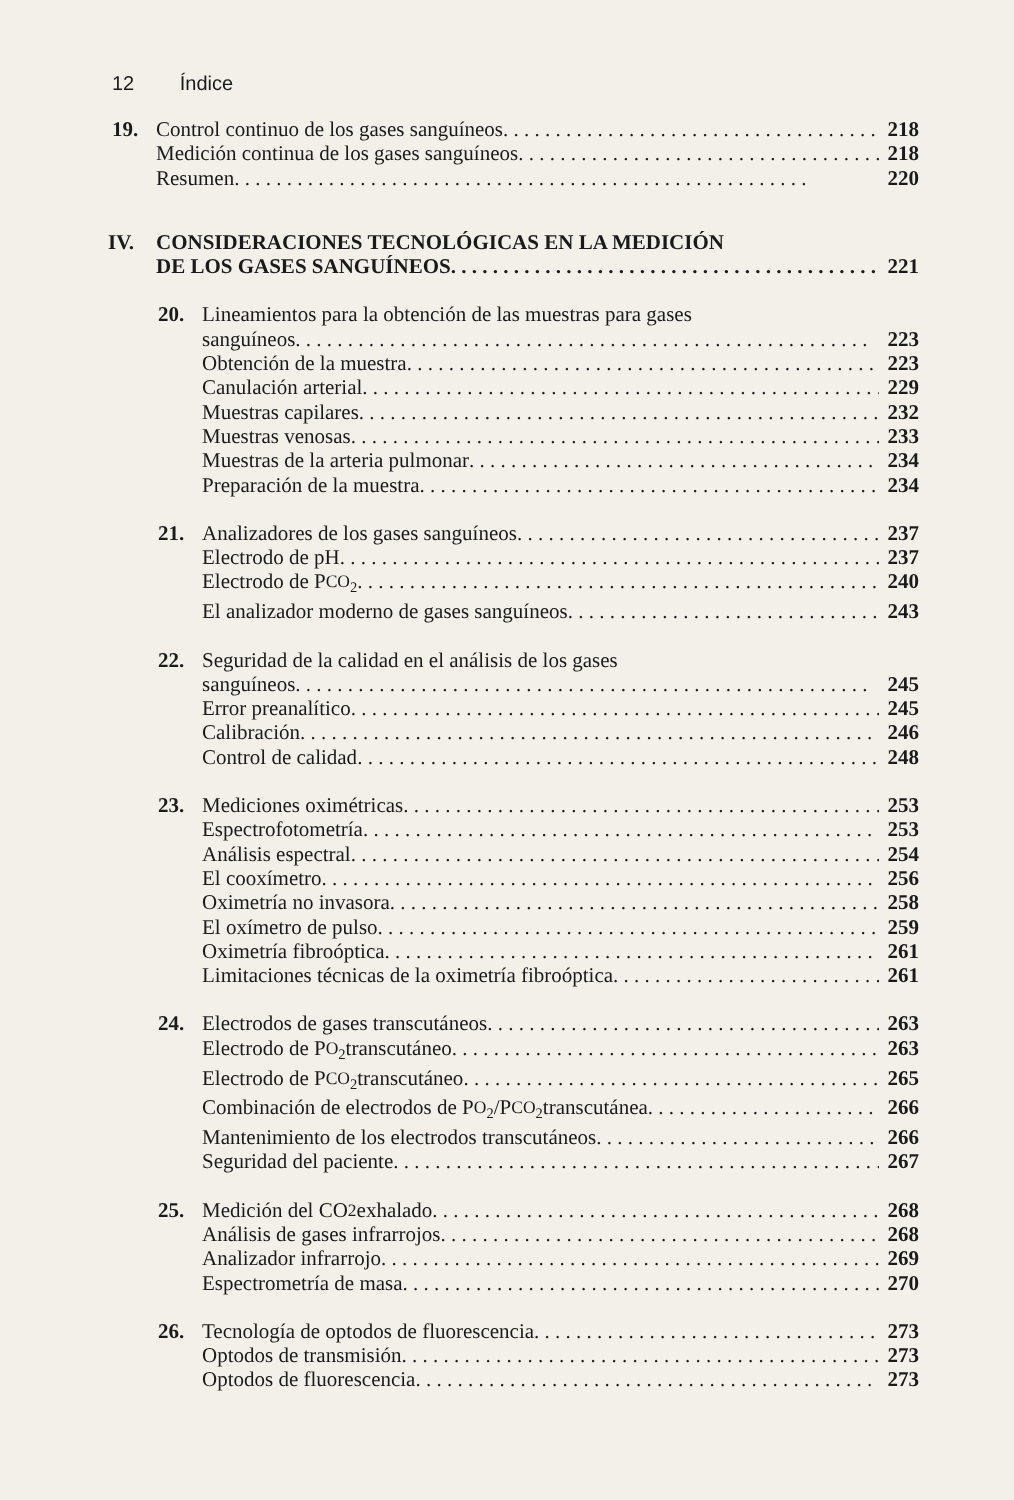12 Índice
19. Control continuo de los gases sanguíneos 218
Medición continua de los gases sanguíneos 218
Resumen 220
IV. CONSIDERACIONES TECNOLÓGICAS EN LA MEDICIÓN
DE LOS GASES SANGUÍNEOS 221
20. Lineamientos para la obtención de las muestras para gases
sanguíneos 223
Obtención de la muestra 223
Canulación arterial 229
Muestras capilares 232
Muestras venosas 233
Muestras de la arteria pulmonar 234
Preparación de la muestra 234
21. Analizadores de los gases sanguíneos 237
Electrodo de pH 237
Electrodo de P<sub>CO<sub>2</sub></sub> 240
El analizador moderno de gases sanguíneos 243
22. Seguridad de la calidad en el análisis de los gases
sanguíneos 245
Error preanalítico 245
Calibración 246
Control de calidad 248
23. Mediciones oximétricas 253
Espectrofotometría 253
Análisis espectral 254
El cooxímetro 256
Oximetría no invasora 258
El oxímetro de pulso 259
Oximetría fibroóptica 261
Limitaciones técnicas de la oximetría fibroóptica 261
24. Electrodos de gases transcutáneos 263
Electrodo de P<sub>O<sub>2</sub></sub> transcutáneo 263
Electrodo de P<sub>CO<sub>2</sub></sub> transcutáneo 265
Combinación de electrodos de P<sub>O<sub>2</sub></sub>/P<sub>CO<sub>2</sub></sub> transcutánea 266
Mantenimiento de los electrodos transcutáneos 266
Seguridad del paciente 267
25. Medición del CO<sub>2</sub> exhalado 268
Análisis de gases infrarrojos 268
Analizador infrarrojo 269
Espectrometría de masa 270
26. Tecnología de optodos de fluorescencia 273
Optodos de transmisión 273
Optodos de fluorescencia 273